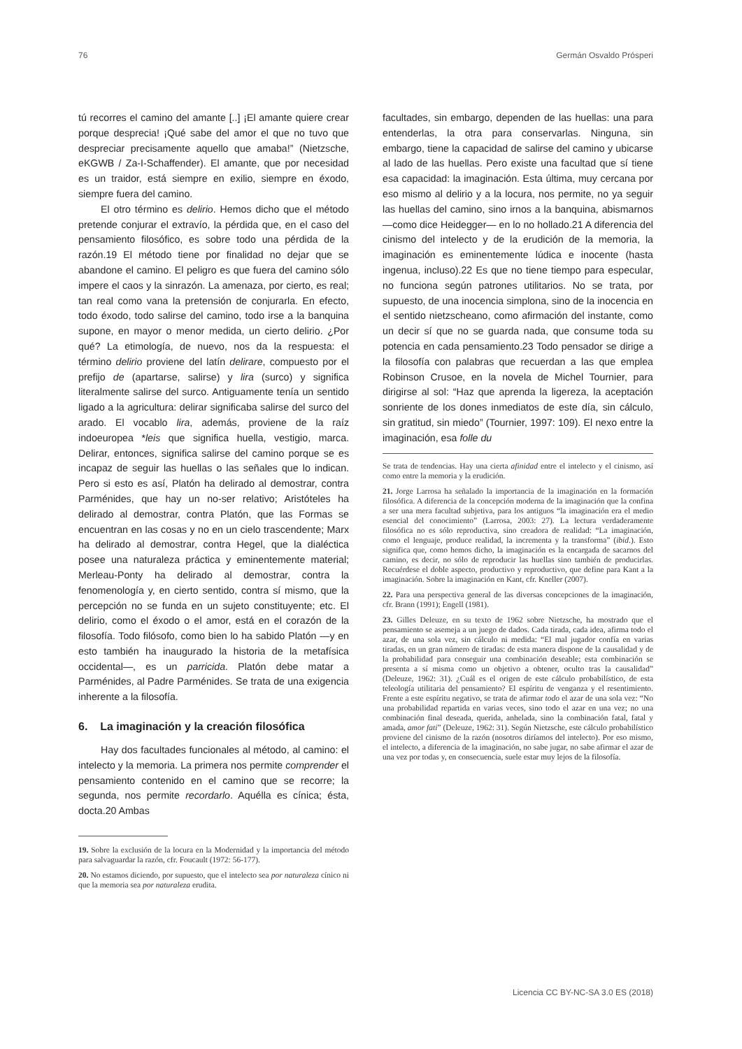76 Germán Osvaldo Prósperi
tú recorres el camino del amante [..] ¡El amante quiere crear porque desprecia! ¡Qué sabe del amor el que no tuvo que despreciar precisamente aquello que amaba!” (Nietzsche, eKGWB / Za-I-Schaffender). El amante, que por necesidad es un traidor, está siempre en exilio, siempre en éxodo, siempre fuera del camino.
El otro término es delirio. Hemos dicho que el método pretende conjurar el extravío, la pérdida que, en el caso del pensamiento filosófico, es sobre todo una pérdida de la razón.19 El método tiene por finalidad no dejar que se abandone el camino. El peligro es que fuera del camino sólo impere el caos y la sinrazón. La amenaza, por cierto, es real; tan real como vana la pretensión de conjurarla. En efecto, todo éxodo, todo salirse del camino, todo irse a la banquina supone, en mayor o menor medida, un cierto delirio. ¿Por qué? La etimología, de nuevo, nos da la respuesta: el término delirio proviene del latín delirare, compuesto por el prefijo de (apartarse, salirse) y lira (surco) y significa literalmente salirse del surco. Antiguamente tenía un sentido ligado a la agricultura: delirar significaba salirse del surco del arado. El vocablo lira, además, proviene de la raíz indoeuropea *leis que significa huella, vestigio, marca. Delirar, entonces, significa salirse del camino porque se es incapaz de seguir las huellas o las señales que lo indican. Pero si esto es así, Platón ha delirado al demostrar, contra Parménides, que hay un no-ser relativo; Aristóteles ha delirado al demostrar, contra Platón, que las Formas se encuentran en las cosas y no en un cielo trascendente; Marx ha delirado al demostrar, contra Hegel, que la dialéctica posee una naturaleza práctica y eminentemente material; Merleau-Ponty ha delirado al demostrar, contra la fenomenología y, en cierto sentido, contra sí mismo, que la percepción no se funda en un sujeto constituyente; etc. El delirio, como el éxodo o el amor, está en el corazón de la filosofía. Todo filósofo, como bien lo ha sabido Platón —y en esto también ha inaugurado la historia de la metafísica occidental—, es un parricida. Platón debe matar a Parménides, al Padre Parménides. Se trata de una exigencia inherente a la filosofía.
6. La imaginación y la creación filosófica
Hay dos facultades funcionales al método, al camino: el intelecto y la memoria. La primera nos permite comprender el pensamiento contenido en el camino que se recorre; la segunda, nos permite recordarlo. Aquélla es cínica; ésta, docta.20 Ambas
19. Sobre la exclusión de la locura en la Modernidad y la importancia del método para salvaguardar la razón, cfr. Foucault (1972: 56-177).
20. No estamos diciendo, por supuesto, que el intelecto sea por naturaleza cínico ni que la memoria sea por naturaleza erudita.
facultades, sin embargo, dependen de las huellas: una para entenderlas, la otra para conservarlas. Ninguna, sin embargo, tiene la capacidad de salirse del camino y ubicarse al lado de las huellas. Pero existe una facultad que sí tiene esa capacidad: la imaginación. Esta última, muy cercana por eso mismo al delirio y a la locura, nos permite, no ya seguir las huellas del camino, sino irnos a la banquina, abismarnos —como dice Heidegger— en lo no hollado.21 A diferencia del cinismo del intelecto y de la erudición de la memoria, la imaginación es eminentemente lúdica e inocente (hasta ingenua, incluso).22 Es que no tiene tiempo para especular, no funciona según patrones utilitarios. No se trata, por supuesto, de una inocencia simplona, sino de la inocencia en el sentido nietzscheano, como afirmación del instante, como un decir sí que no se guarda nada, que consume toda su potencia en cada pensamiento.23 Todo pensador se dirige a la filosofía con palabras que recuerdan a las que emplea Robinson Crusoe, en la novela de Michel Tournier, para dirigirse al sol: “Haz que aprenda la ligereza, la aceptación sonriente de los dones inmediatos de este día, sin cálculo, sin gratitud, sin miedo” (Tournier, 1997: 109). El nexo entre la imaginación, esa folle du
Se trata de tendencias. Hay una cierta afinidad entre el intelecto y el cinismo, así como entre la memoria y la erudición.
21. Jorge Larrosa ha señalado la importancia de la imaginación en la formación filosófica. A diferencia de la concepción moderna de la imaginación que la confina a ser una mera facultad subjetiva, para los antiguos “la imaginación era el medio esencial del conocimiento” (Larrosa, 2003: 27). La lectura verdaderamente filosófica no es sólo reproductiva, sino creadora de realidad: “La imaginación, como el lenguaje, produce realidad, la incrementa y la transforma” (ibid.). Esto significa que, como hemos dicho, la imaginación es la encargada de sacarnos del camino, es decir, no sólo de reproducir las huellas sino también de producirlas. Recuérdese el doble aspecto, productivo y reproductivo, que define para Kant a la imaginación. Sobre la imaginación en Kant, cfr. Kneller (2007).
22. Para una perspectiva general de las diversas concepciones de la imaginación, cfr. Brann (1991); Engell (1981).
23. Gilles Deleuze, en su texto de 1962 sobre Nietzsche, ha mostrado que el pensamiento se asemeja a un juego de dados. Cada tirada, cada idea, afirma todo el azar, de una sola vez, sin cálculo ni medida: “El mal jugador confía en varias tiradas, en un gran número de tiradas: de esta manera dispone de la causalidad y de la probabilidad para conseguir una combinación deseable; esta combinación se presenta a sí misma como un objetivo a obtener, oculto tras la causalidad” (Deleuze, 1962: 31). ¿Cuál es el origen de este cálculo probabilístico, de esta teleología utilitaria del pensamiento? El espíritu de venganza y el resentimiento. Frente a este espíritu negativo, se trata de afirmar todo el azar de una sola vez: “No una probabilidad repartida en varias veces, sino todo el azar en una vez; no una combinación final deseada, querida, anhelada, sino la combinación fatal, fatal y amada, amor fati” (Deleuze, 1962: 31). Según Nietzsche, este cálculo probabilístico proviene del cinismo de la razón (nosotros diríamos del intelecto). Por eso mismo, el intelecto, a diferencia de la imaginación, no sabe jugar, no sabe afirmar el azar de una vez por todas y, en consecuencia, suele estar muy lejos de la filosofía.
Licencia CC BY-NC-SA 3.0 ES (2018)